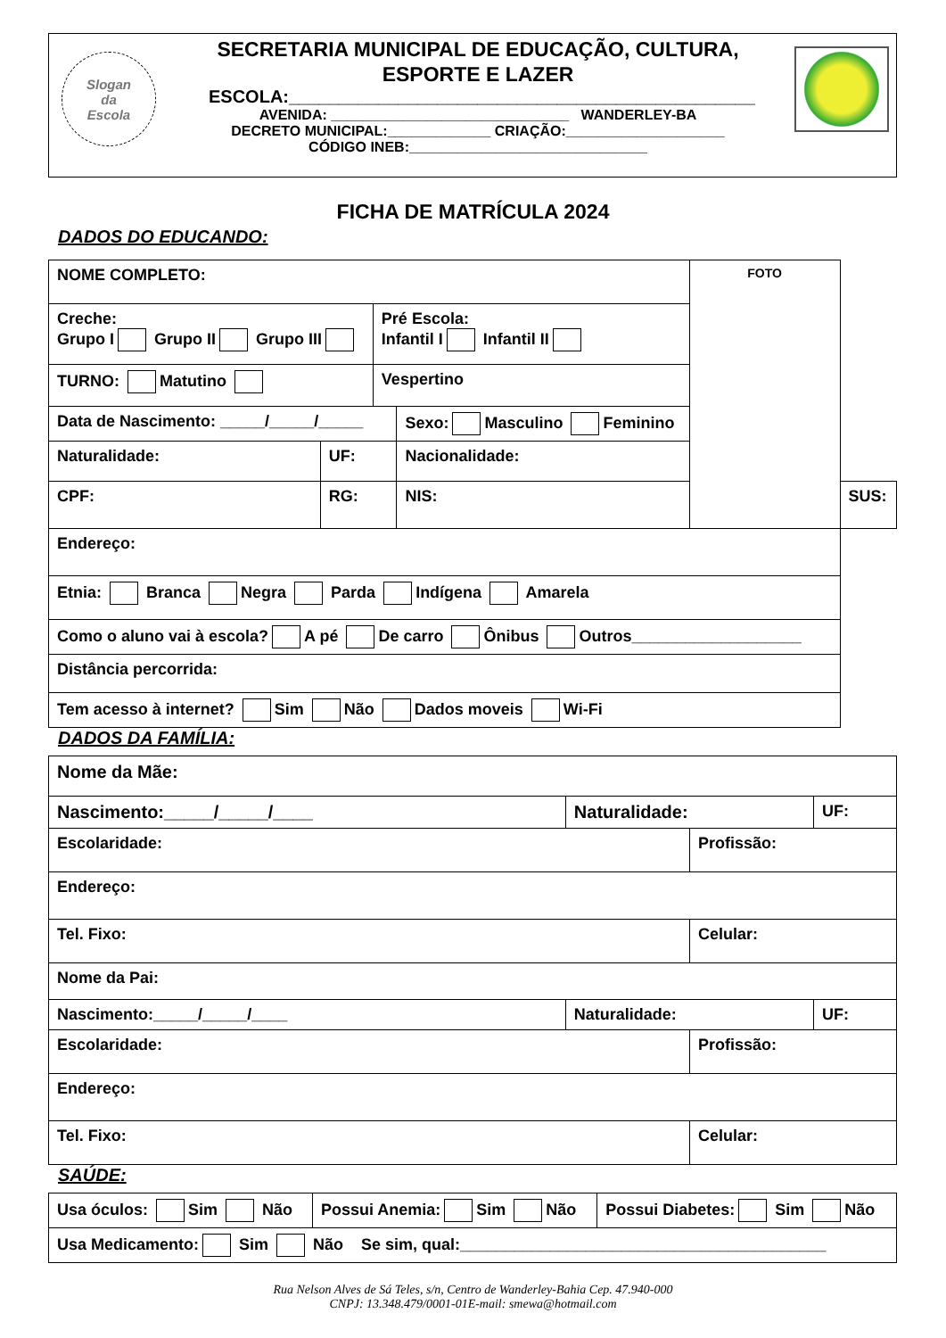Slogan
da
Escola
SECRETARIA MUNICIPAL DE EDUCAÇÃO, CULTURA,
ESPORTE E LAZER
ESCOLA:_______________________________________________
AVENIDA: ______________________________ WANDERLEY-BA
DECRETO MUNICIPAL:_____________ CRIAÇÃO:____________________
CÓDIGO INEB:______________________________
FICHA DE MATRÍCULA 2024
DADOS DO EDUCANDO:
| NOME COMPLETO: | | | | FOTO | |
| Creche: Grupo I Grupo II Grupo III | | Pré Escola: Infantil I Infantil II | | | |
| TURNO: Matutino | | Vespertino | | | |
| Data de Nascimento: _____/_____/_____ | | | Sexo: Masculino Feminino | | |
| Naturalidade: | UF: | | Nacionalidade: | | |
| CPF: | RG: | | NIS: | | SUS: |
| Endereço: | | | | | |
| Etnia: Branca Negra Parda Indígena Amarela | | | | | |
| Como o aluno vai à escola? A pé De carro Ônibus Outros___________________ | | | | | |
| Distância percorrida: | | | | | |
| Tem acesso à internet? Sim Não Dados moveis Wi-Fi | | | | | |
DADOS DA FAMÍLIA:
| Nome da Mãe: | | | |
| Nascimento:_____/_____/____ | Naturalidade: | | UF: |
| Escolaridade: | | Profissão: | |
| Endereço: | | | |
| Tel. Fixo: | | Celular: | |
| Nome da Pai: | | | |
| Nascimento:_____/_____/____ | Naturalidade: | | UF: |
| Escolaridade: | | Profissão: | |
| Endereço: | | | |
| Tel. Fixo: | | Celular: | |
SAÚDE:
| Usa óculos: Sim Não | Possui Anemia: Sim Não | Possui Diabetes: Sim Não |
| Usa Medicamento: Sim Não Se sim, qual:_________________________________________ | | |
Rua Nelson Alves de Sá Teles, s/n, Centro de Wanderley-Bahia Cep. 47.940-000
CNPJ: 13.348.479/0001-01E-mail: smewa@hotmail.com